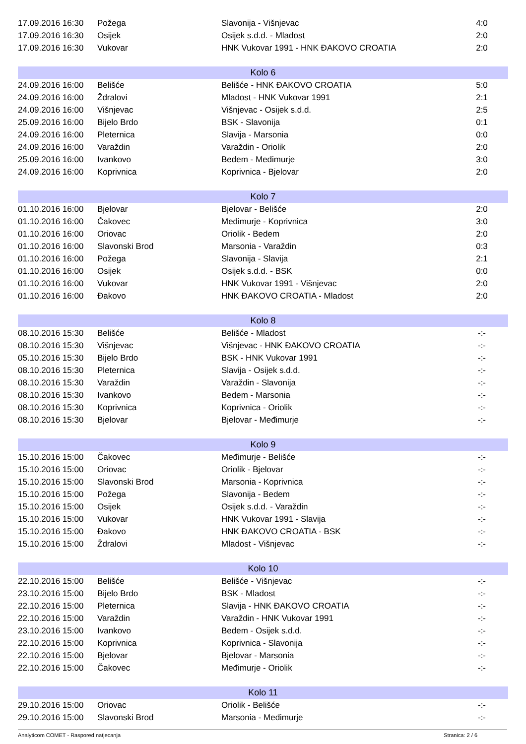| 17.09.2016 16:30 | Požega | Slavonija - Višnjevac | 4:0 | |
| 17.09.2016 16:30 | Osijek | Osijek s.d.d. - Mladost | 2:0 | |
| 17.09.2016 16:30 | Vukovar | HNK Vukovar 1991 - HNK ĐAKOVO CROATIA | 2:0 | |
| Kolo 6 | | | | |
| 24.09.2016 16:00 | Belišće | Belišće - HNK ĐAKOVO CROATIA | 5:0 | |
| 24.09.2016 16:00 | Ždralovi | Mladost - HNK Vukovar 1991 | 2:1 | |
| 24.09.2016 16:00 | Višnjevac | Višnjevac - Osijek s.d.d. | 2:5 | |
| 25.09.2016 16:00 | Bijelo Brdo | BSK - Slavonija | 0:1 | |
| 24.09.2016 16:00 | Pleternica | Slavija - Marsonia | 0:0 | |
| 24.09.2016 16:00 | Varaždin | Varaždin - Oriolik | 2:0 | |
| 25.09.2016 16:00 | Ivankovo | Bedem - Međimurje | 3:0 | |
| 24.09.2016 16:00 | Koprivnica | Koprivnica - Bjelovar | 2:0 | |
| Kolo 7 | | | | |
| 01.10.2016 16:00 | Bjelovar | Bjelovar - Belišće | 2:0 | |
| 01.10.2016 16:00 | Čakovec | Međimurje - Koprivnica | 3:0 | |
| 01.10.2016 16:00 | Oriovac | Oriolik - Bedem | 2:0 | |
| 01.10.2016 16:00 | Slavonski Brod | Marsonia - Varaždin | 0:3 | |
| 01.10.2016 16:00 | Požega | Slavonija - Slavija | 2:1 | |
| 01.10.2016 16:00 | Osijek | Osijek s.d.d. - BSK | 0:0 | |
| 01.10.2016 16:00 | Vukovar | HNK Vukovar 1991 - Višnjevac | 2:0 | |
| 01.10.2016 16:00 | Đakovo | HNK ĐAKOVO CROATIA - Mladost | 2:0 | |
| Kolo 8 | | | | |
| 08.10.2016 15:30 | Belišće | Belišće - Mladost | -:- | |
| 08.10.2016 15:30 | Višnjevac | Višnjevac - HNK ĐAKOVO CROATIA | -:- | |
| 05.10.2016 15:30 | Bijelo Brdo | BSK - HNK Vukovar 1991 | -:- | |
| 08.10.2016 15:30 | Pleternica | Slavija - Osijek s.d.d. | -:- | |
| 08.10.2016 15:30 | Varaždin | Varaždin - Slavonija | -:- | |
| 08.10.2016 15:30 | Ivankovo | Bedem - Marsonia | -:- | |
| 08.10.2016 15:30 | Koprivnica | Koprivnica - Oriolik | -:- | |
| 08.10.2016 15:30 | Bjelovar | Bjelovar - Međimurje | -:- | |
| Kolo 9 | | | | |
| 15.10.2016 15:00 | Čakovec | Međimurje - Belišće | -:- | |
| 15.10.2016 15:00 | Oriovac | Oriolik - Bjelovar | -:- | |
| 15.10.2016 15:00 | Slavonski Brod | Marsonia - Koprivnica | -:- | |
| 15.10.2016 15:00 | Požega | Slavonija - Bedem | -:- | |
| 15.10.2016 15:00 | Osijek | Osijek s.d.d. - Varaždin | -:- | |
| 15.10.2016 15:00 | Vukovar | HNK Vukovar 1991 - Slavija | -:- | |
| 15.10.2016 15:00 | Đakovo | HNK ĐAKOVO CROATIA - BSK | -:- | |
| 15.10.2016 15:00 | Ždralovi | Mladost - Višnjevac | -:- | |
| Kolo 10 | | | | |
| 22.10.2016 15:00 | Belišće | Belišće - Višnjevac | -:- | |
| 23.10.2016 15:00 | Bijelo Brdo | BSK - Mladost | -:- | |
| 22.10.2016 15:00 | Pleternica | Slavija - HNK ĐAKOVO CROATIA | -:- | |
| 22.10.2016 15:00 | Varaždin | Varaždin - HNK Vukovar 1991 | -:- | |
| 23.10.2016 15:00 | Ivankovo | Bedem - Osijek s.d.d. | -:- | |
| 22.10.2016 15:00 | Koprivnica | Koprivnica - Slavonija | -:- | |
| 22.10.2016 15:00 | Bjelovar | Bjelovar - Marsonia | -:- | |
| 22.10.2016 15:00 | Čakovec | Međimurje - Oriolik | -:- | |
| Kolo 11 | | | | |
| 29.10.2016 15:00 | Oriovac | Oriolik - Belišće | -:- | |
| 29.10.2016 15:00 | Slavonski Brod | Marsonia - Međimurje | -:- | |
Analyticom COMET - Raspored natjecanja Stranica: 2 / 6